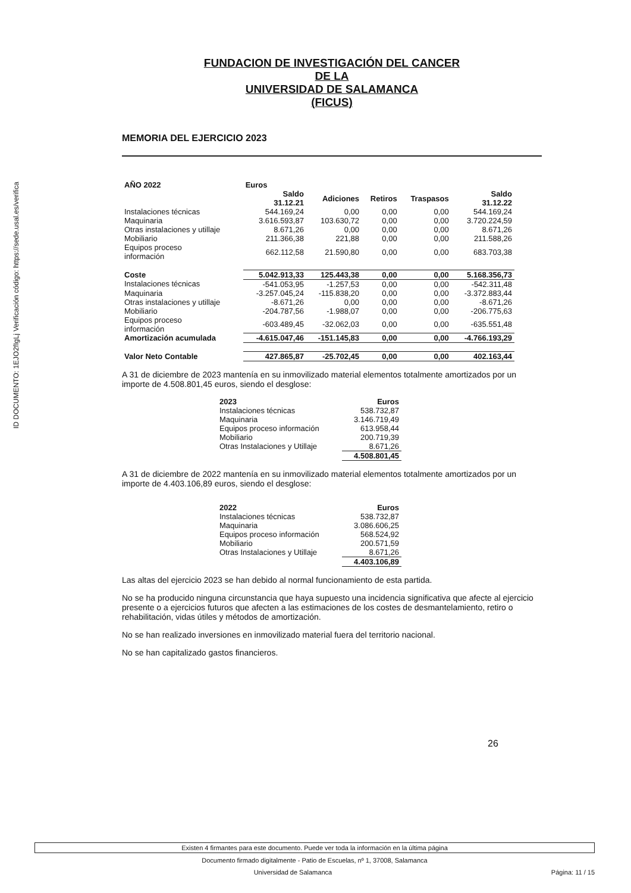ID DOCUMENTO: 1EJO2fIgLj Verificación código: https://sede.usal.es/verifica
FUNDACION DE INVESTIGACIÓN DEL CANCER
DE LA
UNIVERSIDAD DE SALAMANCA
(FICUS)
MEMORIA DEL EJERCICIO 2023
| AÑO 2022 | Euros | | | | |
| --- | --- | --- | --- | --- | --- |
| | Saldo 31.12.21 | Adiciones | Retiros | Traspasos | Saldo 31.12.22 |
| Instalaciones técnicas | 544.169,24 | 0,00 | 0,00 | 0,00 | 544.169,24 |
| Maquinaria | 3.616.593,87 | 103.630,72 | 0,00 | 0,00 | 3.720.224,59 |
| Otras instalaciones y utillaje | 8.671,26 | 0,00 | 0,00 | 0,00 | 8.671,26 |
| Mobiliario | 211.366,38 | 221,88 | 0,00 | 0,00 | 211.588,26 |
| Equipos proceso información | 662.112,58 | 21.590,80 | 0,00 | 0,00 | 683.703,38 |
| Coste | 5.042.913,33 | 125.443,38 | 0,00 | 0,00 | 5.168.356,73 |
| Instalaciones técnicas | -541.053,95 | -1.257,53 | 0,00 | 0,00 | -542.311,48 |
| Maquinaria | -3.257.045,24 | -115.838,20 | 0,00 | 0,00 | -3.372.883,44 |
| Otras instalaciones y utillaje | -8.671,26 | 0,00 | 0,00 | 0,00 | -8.671,26 |
| Mobiliario | -204.787,56 | -1.988,07 | 0,00 | 0,00 | -206.775,63 |
| Equipos proceso información | -603.489,45 | -32.062,03 | 0,00 | 0,00 | -635.551,48 |
| Amortización acumulada | -4.615.047,46 | -151.145,83 | 0,00 | 0,00 | -4.766.193,29 |
| Valor Neto Contable | 427.865,87 | -25.702,45 | 0,00 | 0,00 | 402.163,44 |
A 31 de diciembre de 2023 mantenía en su inmovilizado material elementos totalmente amortizados por un importe de 4.508.801,45 euros, siendo el desglose:
| 2023 | Euros |
| --- | --- |
| Instalaciones técnicas | 538.732,87 |
| Maquinaria | 3.146.719,49 |
| Equipos proceso información | 613.958,44 |
| Mobiliario | 200.719,39 |
| Otras Instalaciones y Utillaje | 8.671,26 |
| | 4.508.801,45 |
A 31 de diciembre de 2022 mantenía en su inmovilizado material elementos totalmente amortizados por un importe de 4.403.106,89 euros, siendo el desglose:
| 2022 | Euros |
| --- | --- |
| Instalaciones técnicas | 538.732,87 |
| Maquinaria | 3.086.606,25 |
| Equipos proceso información | 568.524,92 |
| Mobiliario | 200.571,59 |
| Otras Instalaciones y Utillaje | 8.671,26 |
| | 4.403.106,89 |
Las altas del ejercicio 2023 se han debido al normal funcionamiento de esta partida.
No se ha producido ninguna circunstancia que haya supuesto una incidencia significativa que afecte al ejercicio presente o a ejercicios futuros que afecten a las estimaciones de los costes de desmantelamiento, retiro o rehabilitación, vidas útiles y métodos de amortización.
No se han realizado inversiones en inmovilizado material fuera del territorio nacional.
No se han capitalizado gastos financieros.
26
Existen 4 firmantes para este documento. Puede ver toda la información en la última página
Documento firmado digitalmente - Patio de Escuelas, nº 1, 37008, Salamanca
Universidad de Salamanca Página: 11 / 15